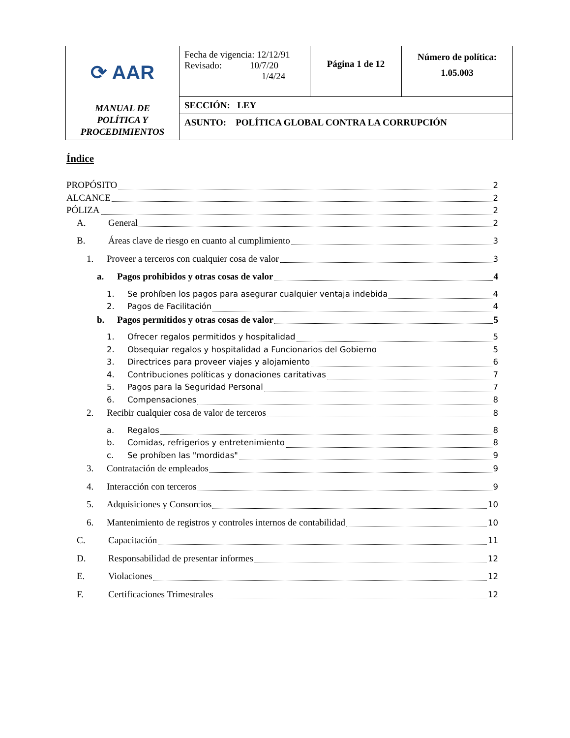| ⟳ AAR MANUAL DE POLÍTICA Y PROCEDIMIENTOS | Fecha de vigencia: 12/12/91 Revisado: 10/7/20 1/4/24 | Página 1 de 12 | Número de política: 1.05.003 |
| | SECCIÓN: LEY | | |
| | ASUNTO: POLÍTICA GLOBAL CONTRA LA CORRUPCIÓN | | |
Índice
PROPÓSITO 2
ALCANCE 2
PÓLIZA 2
A. General 2
B. Áreas clave de riesgo en cuanto al cumplimiento 3
1. Proveer a terceros con cualquier cosa de valor 3
a. Pagos prohibidos y otras cosas de valor 4
1. Se prohíben los pagos para asegurar cualquier ventaja indebida 4
2. Pagos de Facilitación 4
b. Pagos permitidos y otras cosas de valor 5
1. Ofrecer regalos permitidos y hospitalidad 5
2. Obsequiar regalos y hospitalidad a Funcionarios del Gobierno 5
3. Directrices para proveer viajes y alojamiento 6
4. Contribuciones políticas y donaciones caritativas 7
5. Pagos para la Seguridad Personal 7
6. Compensaciones 8
2. Recibir cualquier cosa de valor de terceros 8
a. Regalos 8
b. Comidas, refrigerios y entretenimiento 8
c. Se prohíben las "mordidas" 9
3. Contratación de empleados 9
4. Interacción con terceros 9
5. Adquisiciones y Consorcios 10
6. Mantenimiento de registros y controles internos de contabilidad 10
C. Capacitación 11
D. Responsabilidad de presentar informes 12
E. Violaciones 12
F. Certificaciones Trimestrales 12